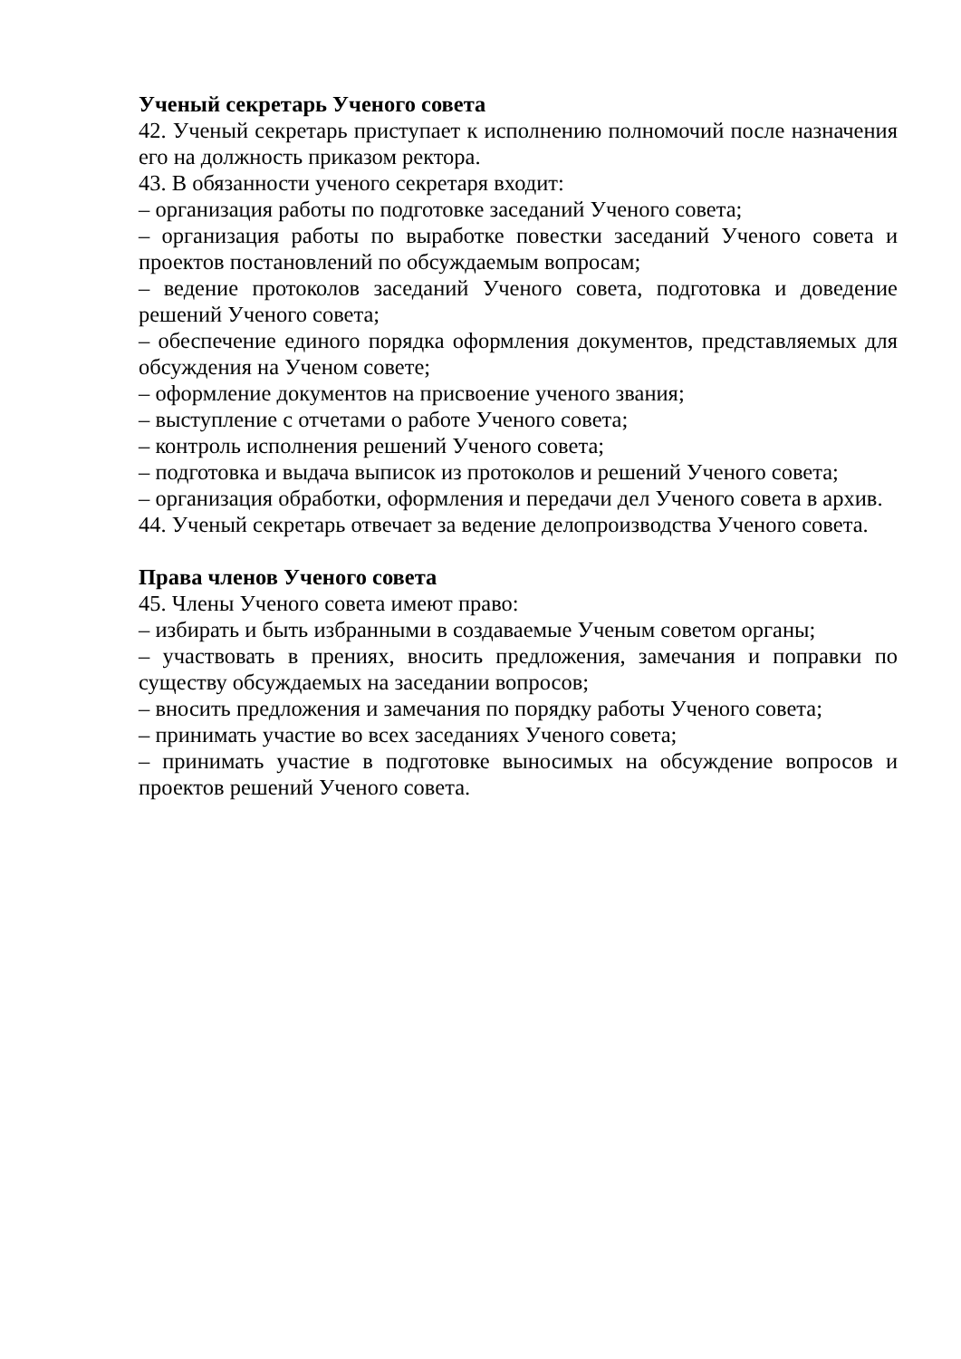Ученый секретарь Ученого совета
42. Ученый секретарь приступает к исполнению полномочий после назначения его на должность приказом ректора.
43. В обязанности ученого секретаря входит:
– организация работы по подготовке заседаний Ученого совета;
– организация работы по выработке повестки заседаний Ученого совета и проектов постановлений по обсуждаемым вопросам;
– ведение протоколов заседаний Ученого совета, подготовка и доведение решений Ученого совета;
– обеспечение единого порядка оформления документов, представляемых для обсуждения на Ученом совете;
– оформление документов на присвоение ученого звания;
– выступление с отчетами о работе Ученого совета;
– контроль исполнения решений Ученого совета;
– подготовка и выдача выписок из протоколов и решений Ученого совета;
– организация обработки, оформления и передачи дел Ученого совета в архив.
44. Ученый секретарь отвечает за ведение делопроизводства Ученого совета.
Права членов Ученого совета
45. Члены Ученого совета имеют право:
– избирать и быть избранными в создаваемые Ученым советом органы;
– участвовать в прениях, вносить предложения, замечания и поправки по существу обсуждаемых на заседании вопросов;
– вносить предложения и замечания по порядку работы Ученого совета;
– принимать участие во всех заседаниях Ученого совета;
– принимать участие в подготовке выносимых на обсуждение вопросов и проектов решений Ученого совета.